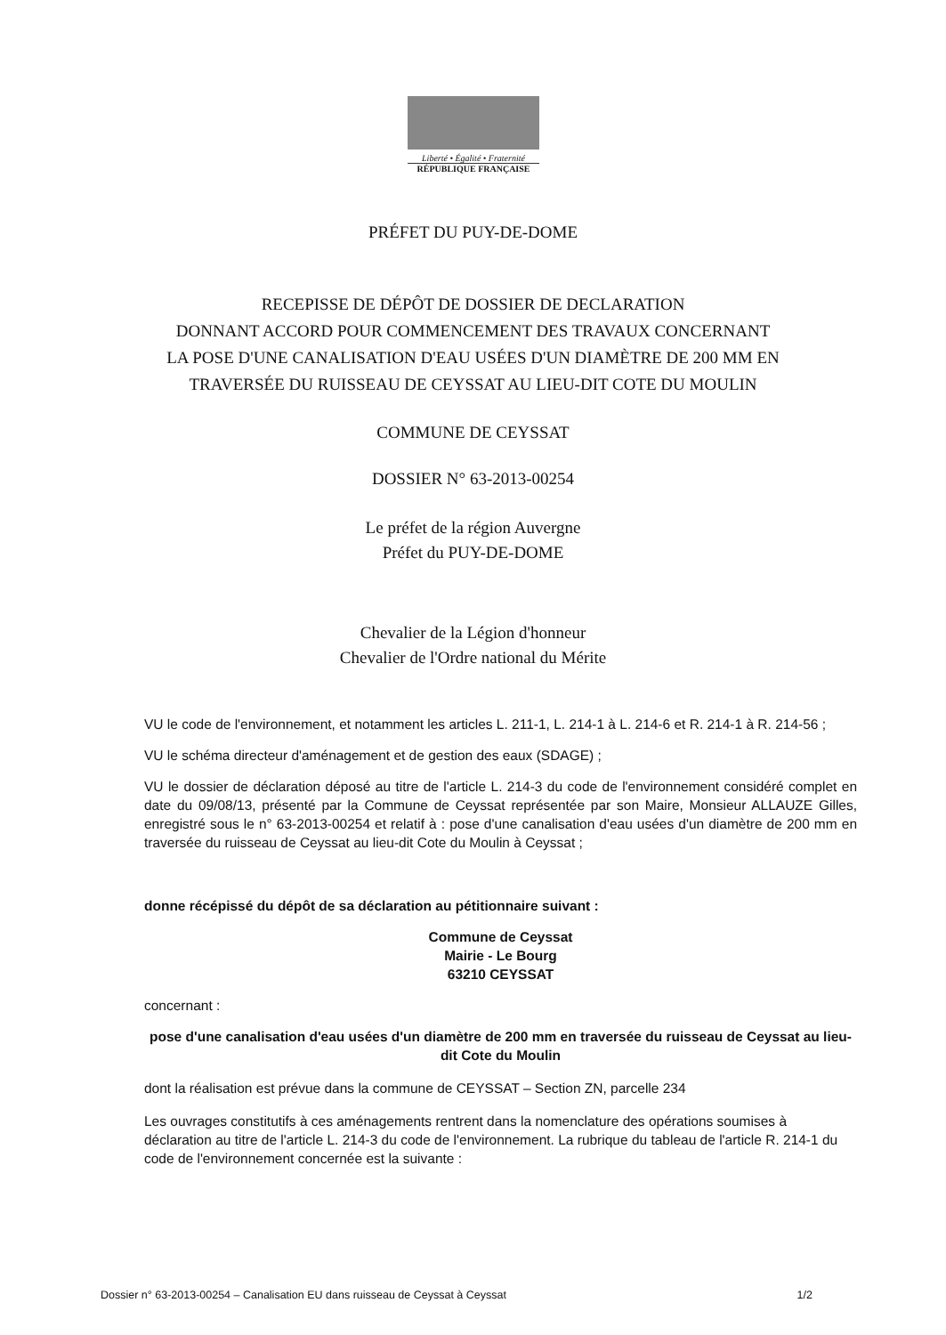Liberté • Égalité • Fraternité
RÉPUBLIQUE FRANÇAISE
PRÉFET DU PUY-DE-DOME
RECEPISSE DE DÉPÔT DE DOSSIER DE DECLARATION
DONNANT ACCORD POUR COMMENCEMENT DES TRAVAUX CONCERNANT
LA POSE D'UNE CANALISATION D'EAU USÉES D'UN DIAMÈTRE DE 200 MM EN
TRAVERSÉE DU RUISSEAU DE CEYSSAT AU LIEU-DIT COTE DU MOULIN
COMMUNE DE CEYSSAT
DOSSIER N° 63-2013-00254
Le préfet de la région Auvergne
Préfet du PUY-DE-DOME
Chevalier de la Légion d'honneur
Chevalier de l'Ordre national du Mérite
VU le code de l'environnement, et notamment les articles L. 211-1, L. 214-1 à L. 214-6 et R. 214-1 à R. 214-56 ;
VU le schéma directeur d'aménagement et de gestion des eaux (SDAGE) ;
VU le dossier de déclaration déposé au titre de l'article L. 214-3 du code de l'environnement considéré complet en date du 09/08/13, présenté par la Commune de Ceyssat représentée par son Maire, Monsieur ALLAUZE Gilles, enregistré sous le n° 63-2013-00254 et relatif à : pose d'une canalisation d'eau usées d'un diamètre de 200 mm en traversée du ruisseau de Ceyssat au lieu-dit Cote du Moulin à Ceyssat ;
donne récépissé du dépôt de sa déclaration au pétitionnaire suivant :
Commune de Ceyssat
Mairie - Le Bourg
63210 CEYSSAT
concernant :
pose d'une canalisation d'eau usées d'un diamètre de 200 mm en traversée du ruisseau de Ceyssat au lieu-dit Cote du Moulin
dont la réalisation est prévue dans la commune de CEYSSAT – Section ZN, parcelle 234
Les ouvrages constitutifs à ces aménagements rentrent dans la nomenclature des opérations soumises à déclaration au titre de l'article L. 214-3 du code de l'environnement. La rubrique du tableau de l'article R. 214-1 du code de l'environnement concernée est la suivante :
Dossier n° 63-2013-00254 – Canalisation EU dans ruisseau de Ceyssat à Ceyssat 1/2